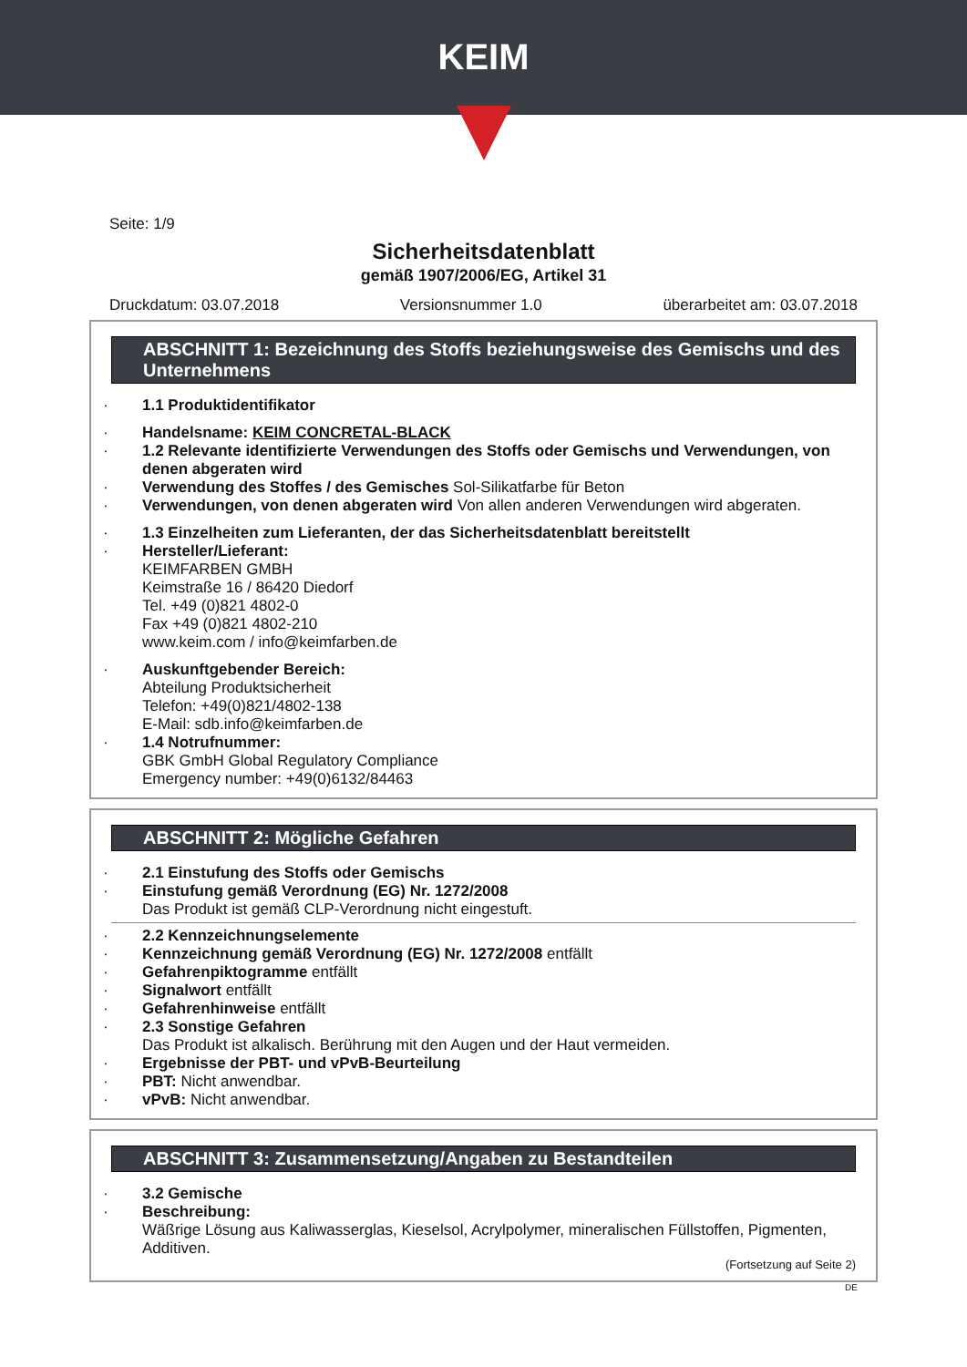KEIM
Seite: 1/9
Sicherheitsdatenblatt
gemäß 1907/2006/EG, Artikel 31
Druckdatum: 03.07.2018 Versionsnummer 1.0 überarbeitet am: 03.07.2018
ABSCHNITT 1: Bezeichnung des Stoffs beziehungsweise des Gemischs und des Unternehmens
1.1 Produktidentifikator
Handelsname: KEIM CONCRETAL-BLACK
1.2 Relevante identifizierte Verwendungen des Stoffs oder Gemischs und Verwendungen, von denen abgeraten wird
Verwendung des Stoffes / des Gemisches Sol-Silikatfarbe für Beton
Verwendungen, von denen abgeraten wird Von allen anderen Verwendungen wird abgeraten.
1.3 Einzelheiten zum Lieferanten, der das Sicherheitsdatenblatt bereitstellt
Hersteller/Lieferant:
KEIMFARBEN GMBH
Keimstraße 16 / 86420 Diedorf
Tel. +49 (0)821 4802-0
Fax +49 (0)821 4802-210
www.keim.com / info@keimfarben.de
Auskunftgebender Bereich:
Abteilung Produktsicherheit
Telefon: +49(0)821/4802-138
E-Mail: sdb.info@keimfarben.de
1.4 Notrufnummer:
GBK GmbH Global Regulatory Compliance
Emergency number: +49(0)6132/84463
ABSCHNITT 2: Mögliche Gefahren
2.1 Einstufung des Stoffs oder Gemischs
Einstufung gemäß Verordnung (EG) Nr. 1272/2008
Das Produkt ist gemäß CLP-Verordnung nicht eingestuft.
2.2 Kennzeichnungselemente
Kennzeichnung gemäß Verordnung (EG) Nr. 1272/2008 entfällt
Gefahrenpiktogramme entfällt
Signalwort entfällt
Gefahrenhinweise entfällt
2.3 Sonstige Gefahren
Das Produkt ist alkalisch. Berührung mit den Augen und der Haut vermeiden.
Ergebnisse der PBT- und vPvB-Beurteilung
PBT: Nicht anwendbar.
vPvB: Nicht anwendbar.
ABSCHNITT 3: Zusammensetzung/Angaben zu Bestandteilen
3.2 Gemische
Beschreibung:
Wäßrige Lösung aus Kaliwasserglas, Kieselsol, Acrylpolymer, mineralischen Füllstoffen, Pigmenten, Additiven.
(Fortsetzung auf Seite 2)
DE